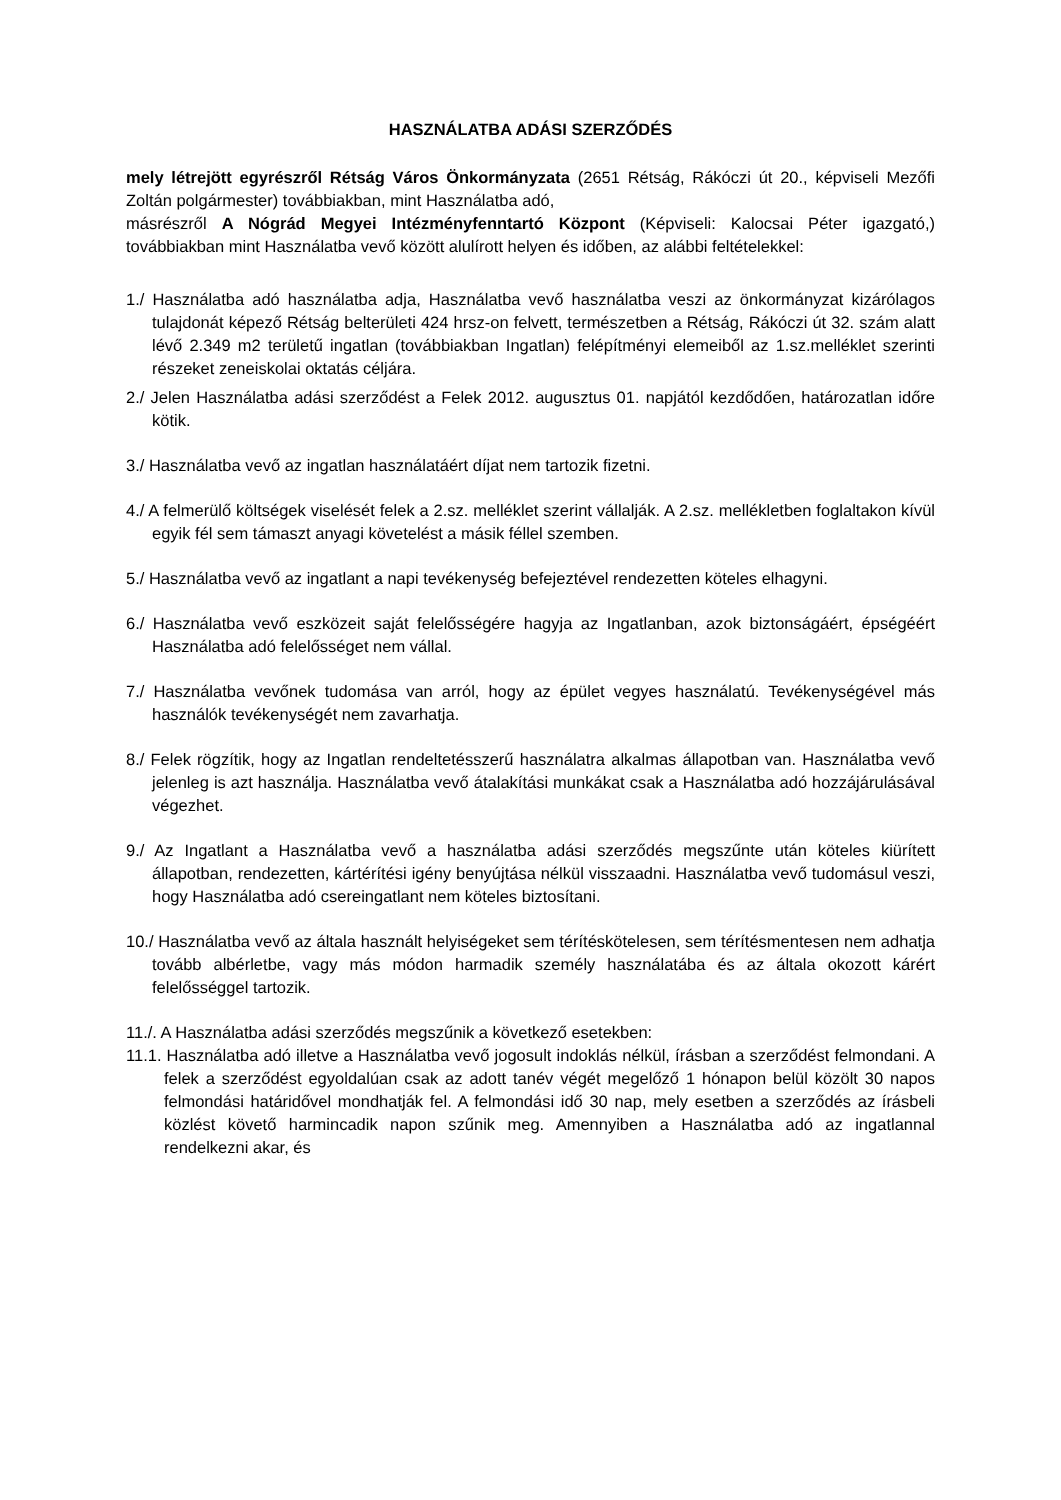HASZNÁLATBA ADÁSI SZERZŐDÉS
mely létrejött egyrészről Rétság Város Önkormányzata (2651 Rétság, Rákóczi út 20., képviseli Mezőfi Zoltán polgármester) továbbiakban, mint Használatba adó,
másrészről A Nógrád Megyei Intézményfenntartó Központ (Képviseli: Kalocsai Péter igazgató,) továbbiakban mint Használatba vevő között alulírott helyen és időben, az alábbi feltételekkel:
1./ Használatba adó használatba adja, Használatba vevő használatba veszi az önkormányzat kizárólagos tulajdonát képező Rétság belterületi 424 hrsz-on felvett, természetben a Rétság, Rákóczi út 32. szám alatt lévő 2.349 m2 területű ingatlan (továbbiakban Ingatlan) felépítményi elemeiből az 1.sz.melléklet szerinti részeket zeneiskolai oktatás céljára.
2./ Jelen Használatba adási szerződést a Felek 2012. augusztus 01. napjától kezdődően, határozatlan időre kötik.
3./ Használatba vevő az ingatlan használatáért díjat nem tartozik fizetni.
4./ A felmerülő költségek viselését felek a 2.sz. melléklet szerint vállalják. A 2.sz. mellékletben foglaltakon kívül egyik fél sem támaszt anyagi követelést a másik féllel szemben.
5./ Használatba vevő az ingatlant a napi tevékenység befejeztével rendezetten köteles elhagyni.
6./ Használatba vevő eszközeit saját felelősségére hagyja az Ingatlanban, azok biztonságáért, épségéért Használatba adó felelősséget nem vállal.
7./ Használatba vevőnek tudomása van arról, hogy az épület vegyes használatú. Tevékenységével más használók tevékenységét nem zavarhatja.
8./ Felek rögzítik, hogy az Ingatlan rendeltetésszerű használatra alkalmas állapotban van. Használatba vevő jelenleg is azt használja. Használatba vevő átalakítási munkákat csak a Használatba adó hozzájárulásával végezhet.
9./ Az Ingatlant a Használatba vevő a használatba adási szerződés megszűnte után köteles kiürített állapotban, rendezetten, kártérítési igény benyújtása nélkül visszaadni. Használatba vevő tudomásul veszi, hogy Használatba adó csereingatlant nem köteles biztosítani.
10./ Használatba vevő az általa használt helyiségeket sem térítéskötelesen, sem térítésmentesen nem adhatja tovább albérletbe, vagy más módon harmadik személy használatába és az általa okozott kárért felelősséggel tartozik.
11./. A Használatba adási szerződés megszűnik a következő esetekben:
11.1. Használatba adó illetve a Használatba vevő jogosult indoklás nélkül, írásban a szerződést felmondani. A felek a szerződést egyoldalúan csak az adott tanév végét megelőző 1 hónapon belül közölt 30 napos felmondási határidővel mondhatják fel. A felmondási idő 30 nap, mely esetben a szerződés az írásbeli közlést követő harmincadik napon szűnik meg. Amennyiben a Használatba adó az ingatlannal rendelkezni akar, és